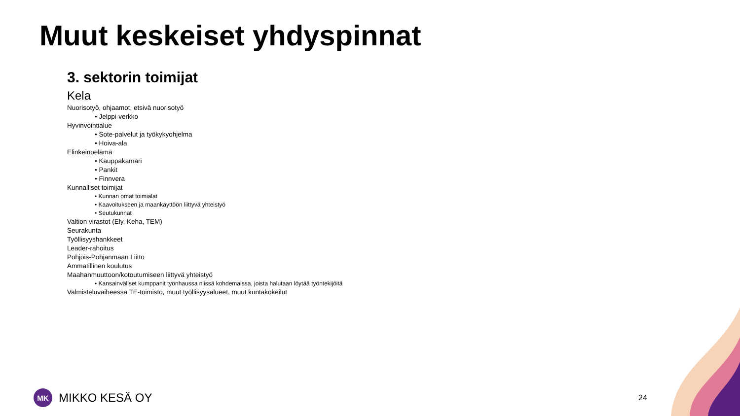Muut keskeiset yhdyspinnat
3. sektorin toimijat
Kela
Nuorisotyö, ohjaamot, etsivä nuorisotyö
• Jelppi-verkko
Hyvinvointialue
• Sote-palvelut ja työkykyohjelma
• Hoiva-ala
Elinkeinoelämä
• Kauppakamari
• Pankit
• Finnvera
Kunnalliset toimijat
• Kunnan omat toimialat
• Kaavoitukseen ja maankäyttöön liittyvä yhteistyö
• Seutukunnat
Valtion virastot (Ely, Keha, TEM)
Seurakunta
Työllisyyshankkeet
Leader-rahoitus
Pohjois-Pohjanmaan Liitto
Ammatillinen koulutus
Maahanmuuttoon/kotoutumiseen liittyvä yhteistyö
• Kansainväliset kumppanit työnhaussa niissä kohdemaissa, joista halutaan löytää työntekijöitä
Valmisteluvaiheessa TE-toimisto, muut työllisyysalueet, muut kuntakokeilut
MK
MIKKO KESÄ OY
24